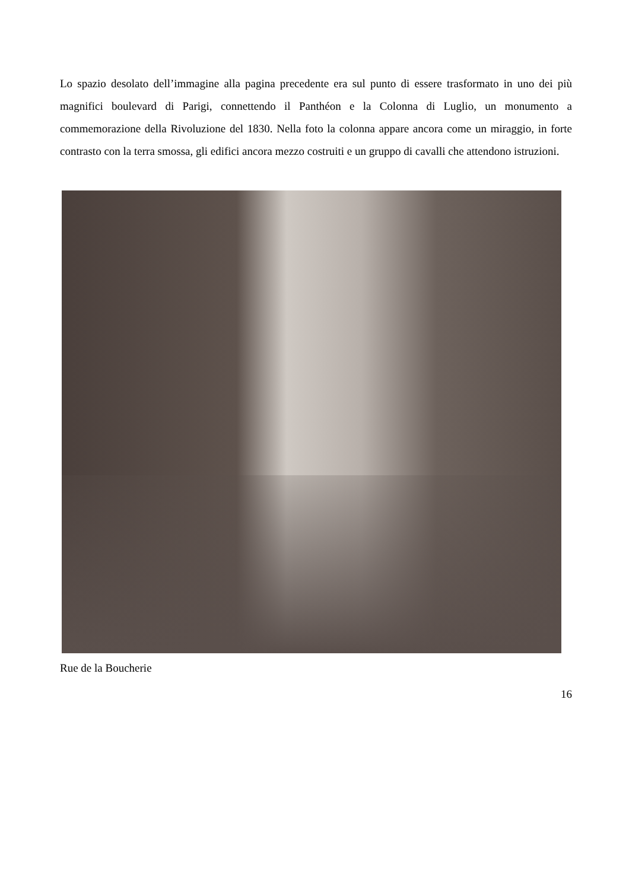Lo spazio desolato dell’immagine alla pagina precedente era sul punto di essere trasformato in uno dei più magnifici boulevard di Parigi, connettendo il Panthéon e la Colonna di Luglio, un monumento a commemorazione della Rivoluzione del 1830. Nella foto la colonna appare ancora come un miraggio, in forte contrasto con la terra smossa, gli edifici ancora mezzo costruiti e un gruppo di cavalli che attendono istruzioni.
Rue de la Boucherie
16